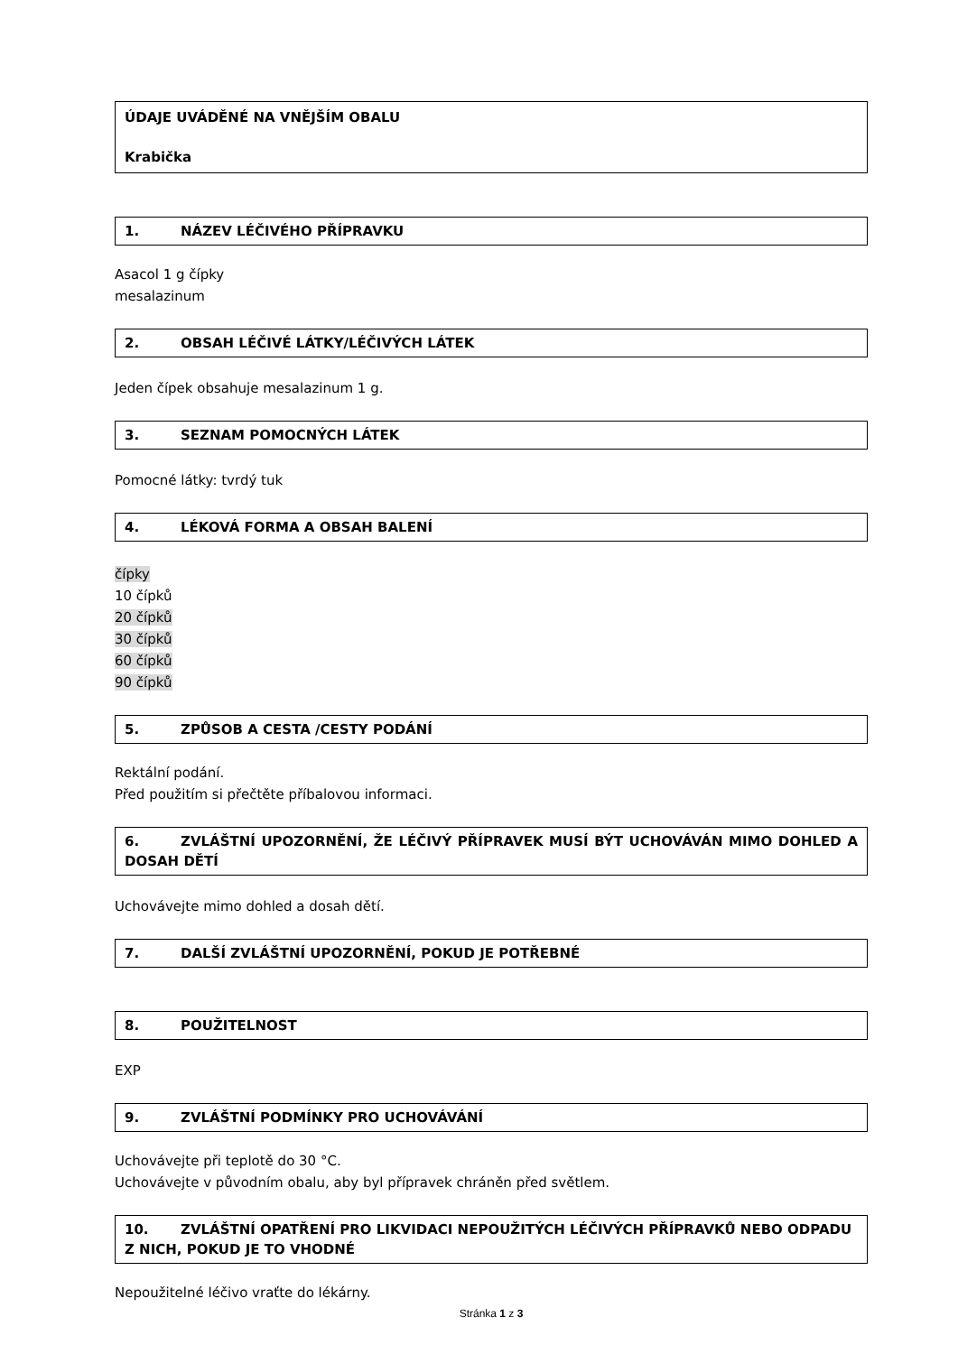ÚDAJE UVÁDĚNÉ NA VNĚJŠÍM OBALU
Krabička
1. NÁZEV LÉČIVÉHO PŘÍPRAVKU
Asacol 1 g čípky
mesalazinum
2. OBSAH LÉČIVÉ LÁTKY/LÉČIVÝCH LÁTEK
Jeden čípek obsahuje mesalazinum 1 g.
3. SEZNAM POMOCNÝCH LÁTEK
Pomocné látky: tvrdý tuk
4. LÉKOVÁ FORMA A OBSAH BALENÍ
čípky
10 čípků
20 čípků
30 čípků
60 čípků
90 čípků
5. ZPŮSOB A CESTA /CESTY PODÁNÍ
Rektální podání.
Před použitím si přečtěte příbalovou informaci.
6. ZVLÁŠTNÍ UPOZORNĚNÍ, ŽE LÉČIVÝ PŘÍPRAVEK MUSÍ BÝT UCHOVÁVÁN MIMO DOHLED A DOSAH DĚTÍ
Uchovávejte mimo dohled a dosah dětí.
7. DALŠÍ ZVLÁŠTNÍ UPOZORNĚNÍ, POKUD JE POTŘEBNÉ
8. POUŽITELNOST
EXP
9. ZVLÁŠTNÍ PODMÍNKY PRO UCHOVÁVÁNÍ
Uchovávejte při teplotě do 30 °C.
Uchovávejte v původním obalu, aby byl přípravek chráněn před světlem.
10. ZVLÁŠTNÍ OPATŘENÍ PRO LIKVIDACI NEPOUŽITÝCH LÉČIVÝCH PŘÍPRAVKŮ NEBO ODPADU Z NICH, POKUD JE TO VHODNÉ
Nepoužitelné léčivo vraťte do lékárny.
Stránka 1 z 3